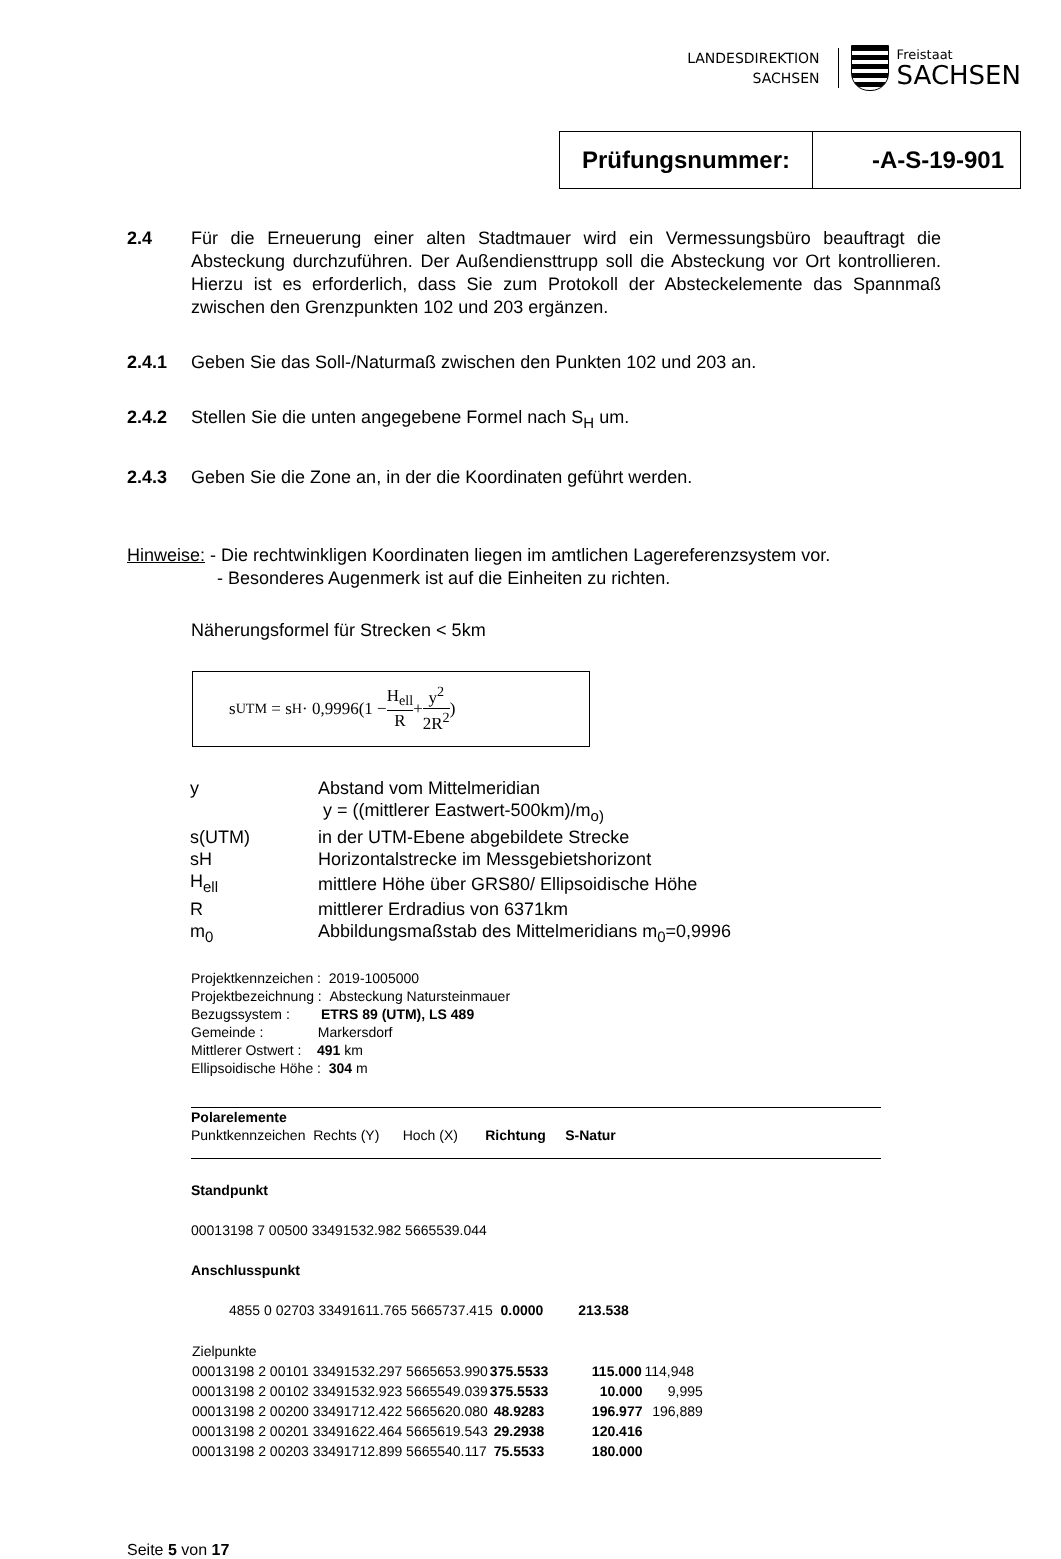LANDESDIREKTION
SACHSEN
Freistaat
SACHSEN
Prüfungsnummer: -A-S-19-901
2.4 Für die Erneuerung einer alten Stadtmauer wird ein Vermessungsbüro beauftragt die Absteckung durchzuführen. Der Außendiensttrupp soll die Absteckung vor Ort kontrollieren. Hierzu ist es erforderlich, dass Sie zum Protokoll der Absteckelemente das Spannmaß zwischen den Grenzpunkten 102 und 203 ergänzen.
2.4.1 Geben Sie das Soll-/Naturmaß zwischen den Punkten 102 und 203 an.
2.4.2 Stellen Sie die unten angegebene Formel nach S<sub>H</sub> um.
2.4.3 Geben Sie die Zone an, in der die Koordinaten geführt werden.
Hinweise: - Die rechtwinkligen Koordinaten liegen im amtlichen Lagereferenzsystem vor.
- Besonderes Augenmerk ist auf die Einheiten zu richten.
Näherungsformel für Strecken < 5km
s<sub>UTM</sub> = s<sub>H</sub> · 0,9996(1 − H<sub>ell</sub> R + y<sup>2</sup> 2R<sup>2</sup>)
| y | Abstand vom Mittelmeridian |
| | y = ((mittlerer Eastwert-500km)/m<sub>o)</sub> |
| s(UTM) | in der UTM-Ebene abgebildete Strecke |
| sH | Horizontalstrecke im Messgebietshorizont |
| H<sub>ell</sub> | mittlere Höhe über GRS80/ Ellipsoidische Höhe |
| R | mittlerer Erdradius von 6371km |
| m<sub>0</sub> | Abbildungsmaßstab des Mittelmeridians m<sub>0</sub>=0,9996 |
Projektkennzeichen : 2019-1005000
Projektbezeichnung : Absteckung Natursteinmauer
Bezugssystem : ETRS 89 (UTM), LS 489
Gemeinde : Markersdorf
Mittlerer Ostwert : 491 km
Ellipsoidische Höhe : 304 m
Polarelemente
Punktkennzeichen Rechts (Y) Hoch (X) Richtung S-Natur
Standpunkt
00013198 7 00500 33491532.982 5665539.044
Anschlusspunkt
4855 0 02703 33491611.765 5665737.415 0.0000 213.538
| Zielpunkte | | | |
| 00013198 2 00101 33491532.297 5665653.990 | 375.5533 | 115.000 | 114,948 |
| 00013198 2 00102 33491532.923 5665549.039 | 375.5533 | 10.000 | 9,995 |
| 00013198 2 00200 33491712.422 5665620.080 | 48.9283 | 196.977 | 196,889 |
| 00013198 2 00201 33491622.464 5665619.543 | 29.2938 | 120.416 | |
| 00013198 2 00203 33491712.899 5665540.117 | 75.5533 | 180.000 | |
Seite 5 von 17